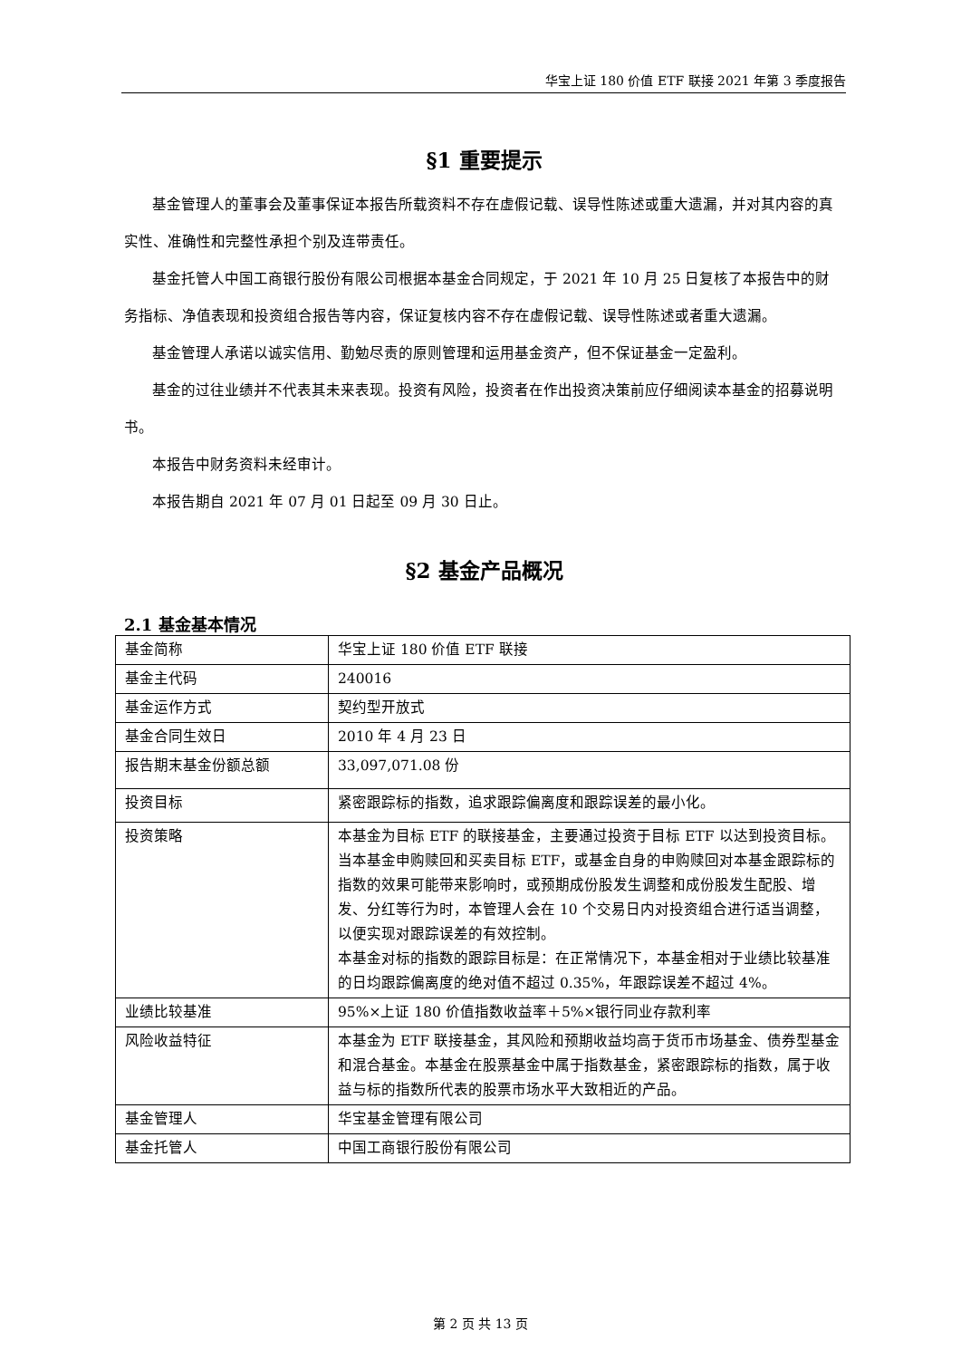华宝上证 180 价值 ETF 联接 2021 年第 3 季度报告
§1 重要提示
基金管理人的董事会及董事保证本报告所载资料不存在虚假记载、误导性陈述或重大遗漏，并对其内容的真实性、准确性和完整性承担个别及连带责任。
基金托管人中国工商银行股份有限公司根据本基金合同规定，于 2021 年 10 月 25 日复核了本报告中的财务指标、净值表现和投资组合报告等内容，保证复核内容不存在虚假记载、误导性陈述或者重大遗漏。
基金管理人承诺以诚实信用、勤勉尽责的原则管理和运用基金资产，但不保证基金一定盈利。
基金的过往业绩并不代表其未来表现。投资有风险，投资者在作出投资决策前应仔细阅读本基金的招募说明书。
本报告中财务资料未经审计。
本报告期自 2021 年 07 月 01 日起至 09 月 30 日止。
§2 基金产品概况
2.1 基金基本情况
| 基金简称 | 华宝上证 180 价值 ETF 联接 |
| 基金主代码 | 240016 |
| 基金运作方式 | 契约型开放式 |
| 基金合同生效日 | 2010 年 4 月 23 日 |
| 报告期末基金份额总额 | 33,097,071.08 份 |
| 投资目标 | 紧密跟踪标的指数，追求跟踪偏离度和跟踪误差的最小化。 |
| 投资策略 | 本基金为目标 ETF 的联接基金，主要通过投资于目标 ETF 以达到投资目标。当本基金申购赎回和买卖目标 ETF，或基金自身的申购赎回对本基金跟踪标的指数的效果可能带来影响时，或预期成份股发生调整和成份股发生配股、增发、分红等行为时，本管理人会在 10 个交易日内对投资组合进行适当调整，以便实现对跟踪误差的有效控制。 本基金对标的指数的跟踪目标是：在正常情况下，本基金相对于业绩比较基准的日均跟踪偏离度的绝对值不超过 0.35%，年跟踪误差不超过 4%。 |
| 业绩比较基准 | 95%×上证 180 价值指数收益率＋5%×银行同业存款利率 |
| 风险收益特征 | 本基金为 ETF 联接基金，其风险和预期收益均高于货币市场基金、债券型基金和混合基金。本基金在股票基金中属于指数基金，紧密跟踪标的指数，属于收益与标的指数所代表的股票市场水平大致相近的产品。 |
| 基金管理人 | 华宝基金管理有限公司 |
| 基金托管人 | 中国工商银行股份有限公司 |
第 2 页 共 13 页